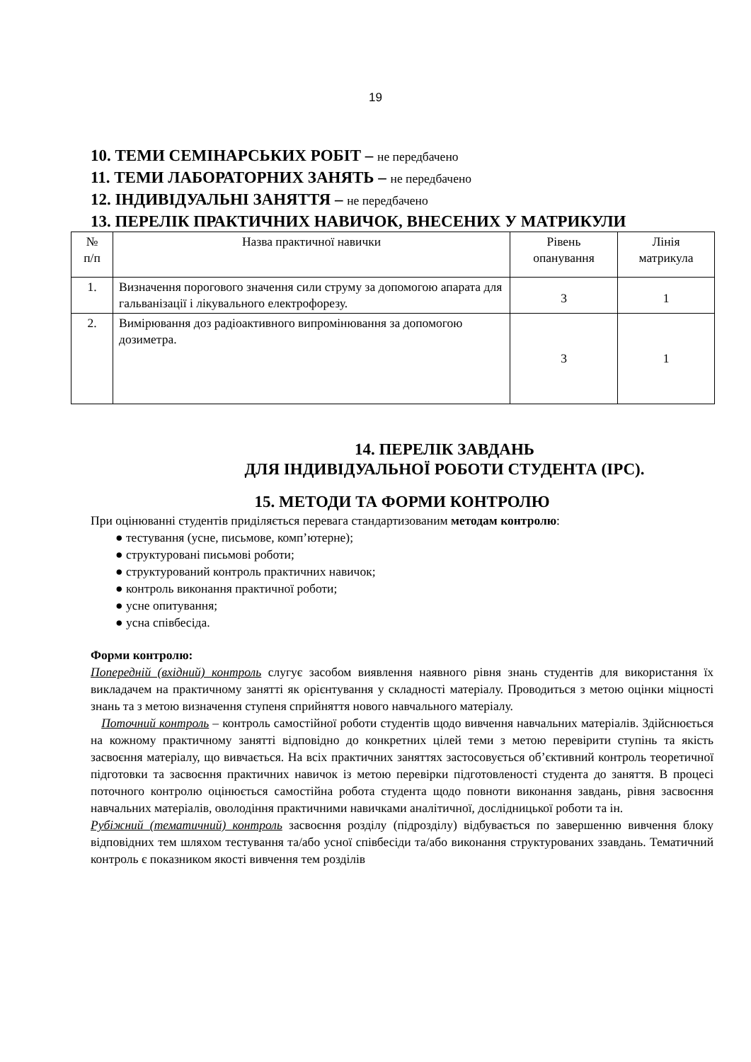19
10. ТЕМИ СЕМІНАРСЬКИХ РОБІТ – не передбачено
11. ТЕМИ ЛАБОРАТОРНИХ ЗАНЯТЬ – не передбачено
12. ІНДИВІДУАЛЬНІ ЗАНЯТТЯ – не передбачено
13. ПЕРЕЛІК ПРАКТИЧНИХ НАВИЧОК, ВНЕСЕНИХ У МАТРИКУЛИ
| № п/п | Назва практичної навички | Рівень опанування | Лінія матрикула |
| 1. | Визначення порогового значення сили струму за допомогою апарата для гальванізації і лікувального електрофорезу. | 3 | 1 |
| 2. | Вимірювання доз радіоактивного випромінювання за допомогою дозиметра. | 3 | 1 |
14. ПЕРЕЛІК ЗАВДАНЬ
ДЛЯ ІНДИВІДУАЛЬНОЇ РОБОТИ СТУДЕНТА (ІРС).
15. МЕТОДИ ТА ФОРМИ КОНТРОЛЮ
При оцінюванні студентів приділяється перевага стандартизованим методам контролю:
● тестування (усне, письмове, комп’ютерне);
● структуровані письмові роботи;
● структурований контроль практичних навичок;
● контроль виконання практичної роботи;
● усне опитування;
● усна співбесіда.
Форми контролю:
Попередній (вхідний) контроль слугує засобом виявлення наявного рівня знань студентів для використання їх викладачем на практичному занятті як орієнтування у складності матеріалу. Проводиться з метою оцінки міцності знань та з метою визначення ступеня сприйняття нового навчального матеріалу.
Поточний контроль – контроль самостійної роботи студентів щодо вивчення навчальних матеріалів. Здійснюється на кожному практичному занятті відповідно до конкретних цілей теми з метою перевірити ступінь та якість засвоєння матеріалу, що вивчається. На всіх практичних заняттях застосовується об’єктивний контроль теоретичної підготовки та засвоєння практичних навичок із метою перевірки підготовленості студента до заняття. В процесі поточного контролю оцінюється самостійна робота студента щодо повноти виконання завдань, рівня засвоєння навчальних матеріалів, оволодіння практичними навичками аналітичної, дослідницької роботи та ін.
Рубіжний (тематичний) контроль засвоєння розділу (підрозділу) відбувається по завершенню вивчення блоку відповідних тем шляхом тестування та/або усної співбесіди та/або виконання структурованих ззавдань. Тематичний контроль є показником якості вивчення тем розділів